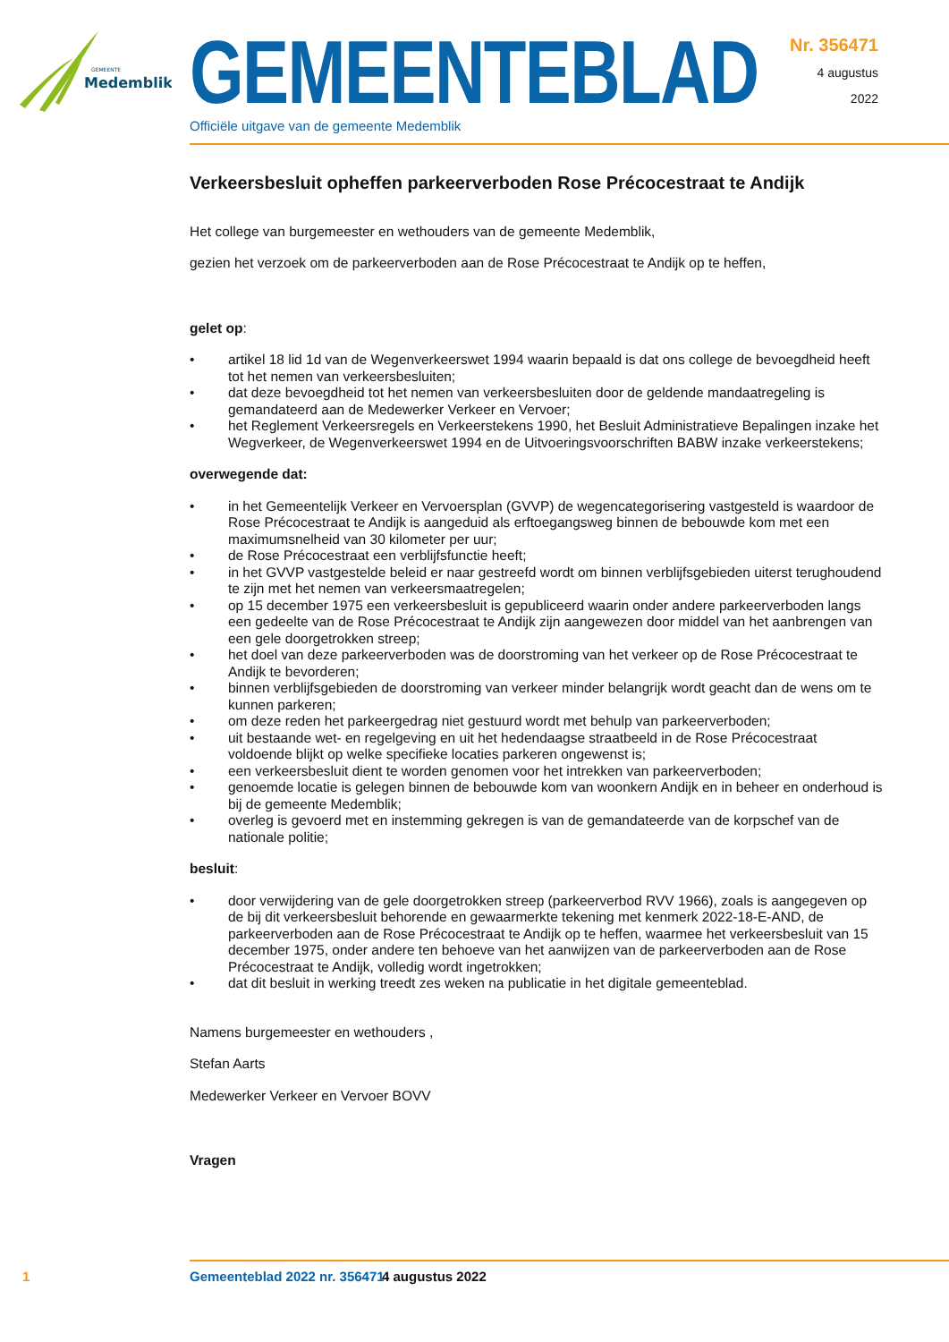GEMEENTE
Medemblik
GEMEENTEBLAD
Officiële uitgave van de gemeente Medemblik
Nr. 356471
4 augustus
2022
Verkeersbesluit opheffen parkeerverboden Rose Précocestraat te Andijk
Het college van burgemeester en wethouders van de gemeente Medemblik,
gezien het verzoek om de parkeerverboden aan de Rose Précocestraat te Andijk op te heffen,
gelet op:
• artikel 18 lid 1d van de Wegenverkeerswet 1994 waarin bepaald is dat ons college de bevoegdheid heeft tot het nemen van verkeersbesluiten;
• dat deze bevoegdheid tot het nemen van verkeersbesluiten door de geldende mandaatregeling is gemandateerd aan de Medewerker Verkeer en Vervoer;
• het Reglement Verkeersregels en Verkeerstekens 1990, het Besluit Administratieve Bepalingen inzake het Wegverkeer, de Wegenverkeerswet 1994 en de Uitvoeringsvoorschriften BABW inzake verkeerstekens;
overwegende dat:
• in het Gemeentelijk Verkeer en Vervoersplan (GVVP) de wegencategorisering vastgesteld is waardoor de Rose Précocestraat te Andijk is aangeduid als erftoegangsweg binnen de bebouwde kom met een maximumsnelheid van 30 kilometer per uur;
• de Rose Précocestraat een verblijfsfunctie heeft;
• in het GVVP vastgestelde beleid er naar gestreefd wordt om binnen verblijfsgebieden uiterst terughoudend te zijn met het nemen van verkeersmaatregelen;
• op 15 december 1975 een verkeersbesluit is gepubliceerd waarin onder andere parkeerverboden langs een gedeelte van de Rose Précocestraat te Andijk zijn aangewezen door middel van het aanbrengen van een gele doorgetrokken streep;
• het doel van deze parkeerverboden was de doorstroming van het verkeer op de Rose Précocestraat te Andijk te bevorderen;
• binnen verblijfsgebieden de doorstroming van verkeer minder belangrijk wordt geacht dan de wens om te kunnen parkeren;
• om deze reden het parkeergedrag niet gestuurd wordt met behulp van parkeerverboden;
• uit bestaande wet- en regelgeving en uit het hedendaagse straatbeeld in de Rose Précocestraat voldoende blijkt op welke specifieke locaties parkeren ongewenst is;
• een verkeersbesluit dient te worden genomen voor het intrekken van parkeerverboden;
• genoemde locatie is gelegen binnen de bebouwde kom van woonkern Andijk en in beheer en onderhoud is bij de gemeente Medemblik;
• overleg is gevoerd met en instemming gekregen is van de gemandateerde van de korpschef van de nationale politie;
besluit:
• door verwijdering van de gele doorgetrokken streep (parkeerverbod RVV 1966), zoals is aangegeven op de bij dit verkeersbesluit behorende en gewaarmerkte tekening met kenmerk 2022-18-E-AND, de parkeerverboden aan de Rose Précocestraat te Andijk op te heffen, waarmee het verkeersbesluit van 15 december 1975, onder andere ten behoeve van het aanwijzen van de parkeerverboden aan de Rose Précocestraat te Andijk, volledig wordt ingetrokken;
• dat dit besluit in werking treedt zes weken na publicatie in het digitale gemeenteblad.
Namens burgemeester en wethouders ,
Stefan Aarts
Medewerker Verkeer en Vervoer BOVV
Vragen
1 Gemeenteblad 2022 nr. 356471 4 augustus 2022